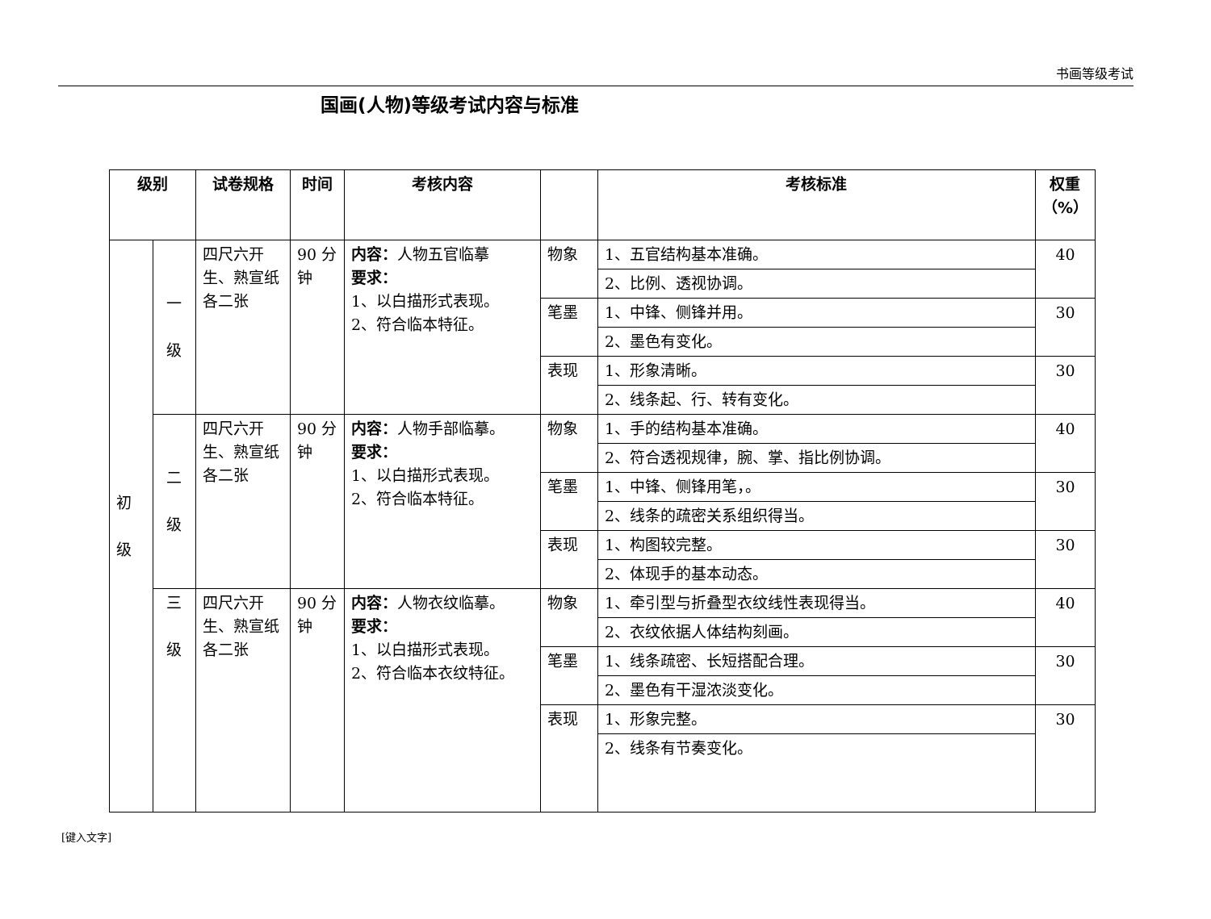书画等级考试
国画(人物)等级考试内容与标准
| 级别 | | 试卷规格 | 时间 | 考核内容 | | 考核标准 | 权重（%） |
| --- | --- | --- | --- | --- | --- | --- | --- |
| 初 级 | 一 级 | 四尺六开生、熟宣纸各二张 | 90 分钟 | 内容： 人物五官临摹 要求： 1、以白描形式表现。 2、符合临本特征。 | 物象 | 1、五官结构基本准确。 | 40 |
| | | | | | | 2、比例、透视协调。 | |
| | | | | | 笔墨 | 1、中锋、侧锋并用。 | 30 |
| | | | | | | 2、墨色有变化。 | |
| | | | | | 表现 | 1、形象清晰。 | 30 |
| | | | | | | 2、线条起、行、转有变化。 | |
| | 二 级 | 四尺六开生、熟宣纸各二张 | 90 分钟 | 内容： 人物手部临摹。 要求： 1、以白描形式表现。 2、符合临本特征。 | 物象 | 1、手的结构基本准确。 | 40 |
| | | | | | | 2、符合透视规律，腕、掌、指比例协调。 | |
| | | | | | 笔墨 | 1、中锋、侧锋用笔，。 | 30 |
| | | | | | | 2、线条的疏密关系组织得当。 | |
| | | | | | 表现 | 1、构图较完整。 | 30 |
| | | | | | | 2、体现手的基本动态。 | |
| | 三 级 | 四尺六开生、熟宣纸各二张 | 90 分钟 | 内容： 人物衣纹临摹。 要求： 1、以白描形式表现。 2、符合临本衣纹特征。 | 物象 | 1、牵引型与折叠型衣纹线性表现得当。 | 40 |
| | | | | | | 2、衣纹依据人体结构刻画。 | |
| | | | | | 笔墨 | 1、线条疏密、长短搭配合理。 | 30 |
| | | | | | | 2、墨色有干湿浓淡变化。 | |
| | | | | | 表现 | 1、形象完整。 | 30 |
| | | | | | | 2、线条有节奏变化。 | |
[键入文字]